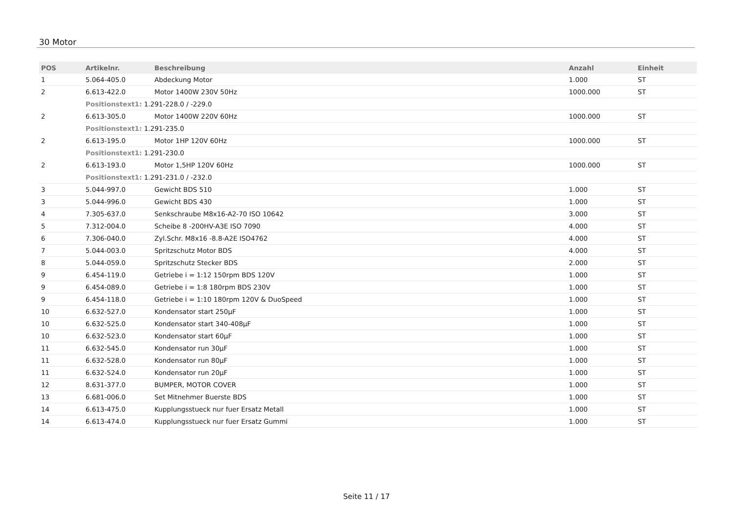30 Motor
| POS | Artikelnr. | Beschreibung | Anzahl | Einheit |
| --- | --- | --- | --- | --- |
| 1 | 5.064-405.0 | Abdeckung Motor | 1.000 | ST |
| 2 | 6.613-422.0 | Motor 1400W 230V 50Hz | 1000.000 | ST |
| | Positionstext1: 1.291-228.0 / -229.0 | | | |
| 2 | 6.613-305.0 | Motor 1400W 220V 60Hz | 1000.000 | ST |
| | Positionstext1: 1.291-235.0 | | | |
| 2 | 6.613-195.0 | Motor 1HP 120V 60Hz | 1000.000 | ST |
| | Positionstext1: 1.291-230.0 | | | |
| 2 | 6.613-193.0 | Motor 1,5HP 120V 60Hz | 1000.000 | ST |
| | Positionstext1: 1.291-231.0 / -232.0 | | | |
| 3 | 5.044-997.0 | Gewicht BDS 510 | 1.000 | ST |
| 3 | 5.044-996.0 | Gewicht BDS 430 | 1.000 | ST |
| 4 | 7.305-637.0 | Senkschraube M8x16-A2-70 ISO 10642 | 3.000 | ST |
| 5 | 7.312-004.0 | Scheibe 8 -200HV-A3E ISO 7090 | 4.000 | ST |
| 6 | 7.306-040.0 | Zyl.Schr. M8x16 -8.8-A2E ISO4762 | 4.000 | ST |
| 7 | 5.044-003.0 | Spritzschutz Motor BDS | 4.000 | ST |
| 8 | 5.044-059.0 | Spritzschutz Stecker BDS | 2.000 | ST |
| 9 | 6.454-119.0 | Getriebe i = 1:12 150rpm BDS 120V | 1.000 | ST |
| 9 | 6.454-089.0 | Getriebe i = 1:8 180rpm BDS 230V | 1.000 | ST |
| 9 | 6.454-118.0 | Getriebe i = 1:10 180rpm 120V & DuoSpeed | 1.000 | ST |
| 10 | 6.632-527.0 | Kondensator start 250µF | 1.000 | ST |
| 10 | 6.632-525.0 | Kondensator start 340-408µF | 1.000 | ST |
| 10 | 6.632-523.0 | Kondensator start 60µF | 1.000 | ST |
| 11 | 6.632-545.0 | Kondensator run 30µF | 1.000 | ST |
| 11 | 6.632-528.0 | Kondensator run 80µF | 1.000 | ST |
| 11 | 6.632-524.0 | Kondensator run 20µF | 1.000 | ST |
| 12 | 8.631-377.0 | BUMPER, MOTOR COVER | 1.000 | ST |
| 13 | 6.681-006.0 | Set Mitnehmer Buerste BDS | 1.000 | ST |
| 14 | 6.613-475.0 | Kupplungsstueck nur fuer Ersatz Metall | 1.000 | ST |
| 14 | 6.613-474.0 | Kupplungsstueck nur fuer Ersatz Gummi | 1.000 | ST |
Seite 11 / 17